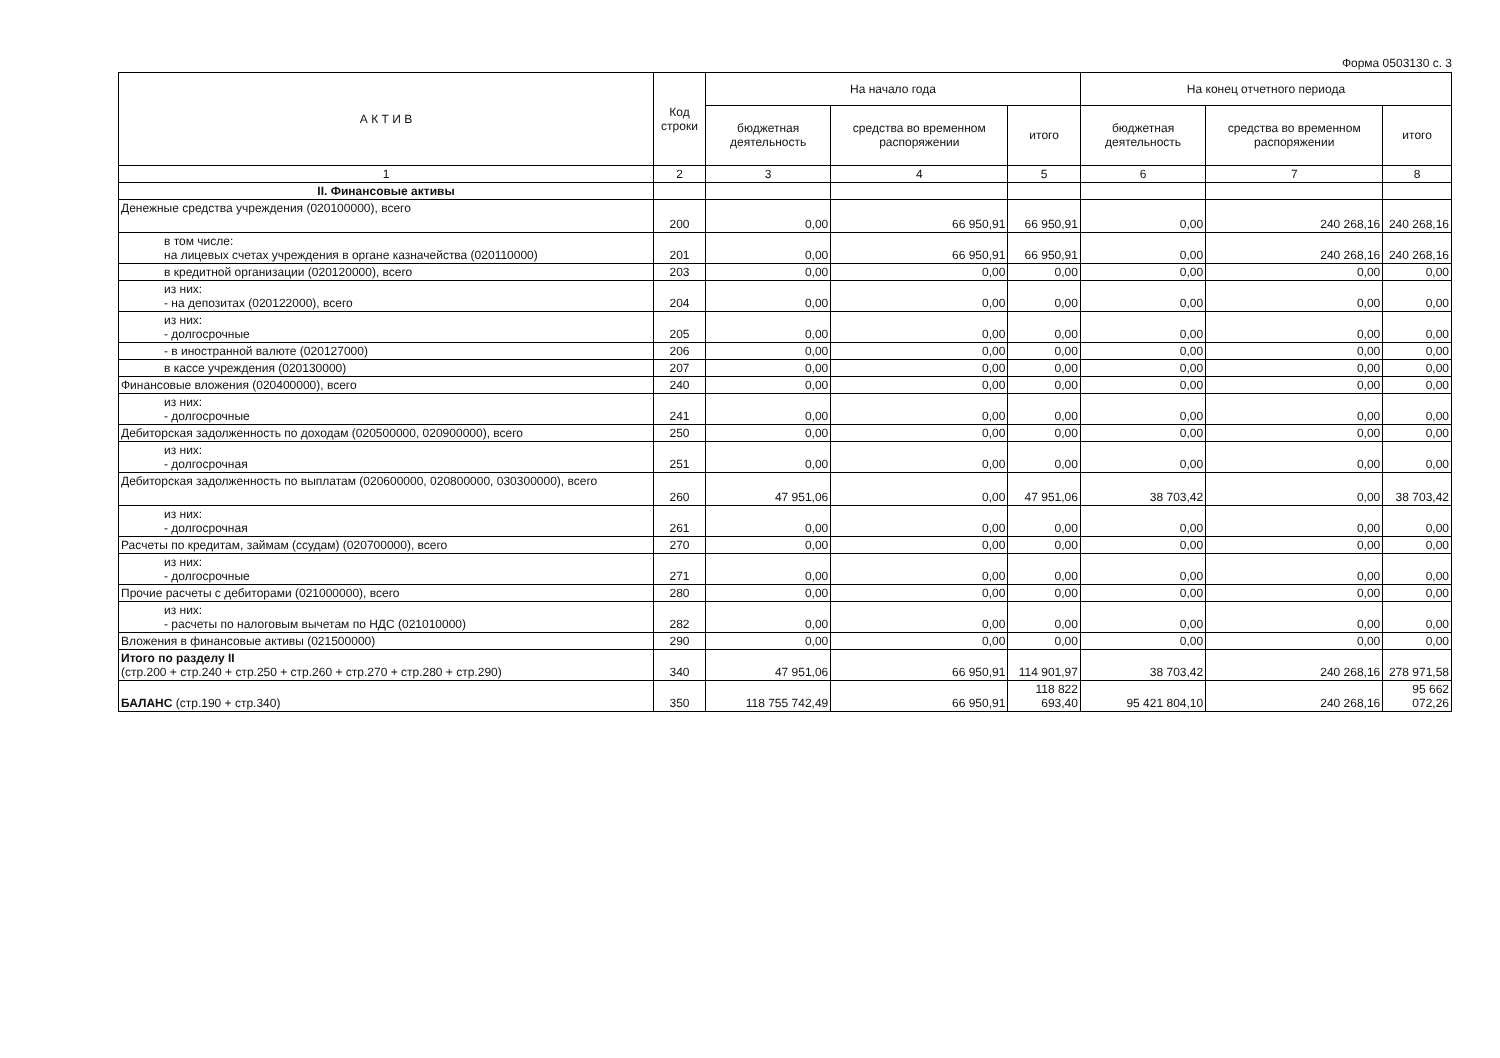Форма 0503130 с. 3
| А К Т И В | Код строки | На начало года | | | На конец отчетного периода | | |
| --- | --- | --- | --- | --- | --- | --- | --- |
| | | бюджетная деятельность | средства во временном распоряжении | итого | бюджетная деятельность | средства во временном распоряжении | итого |
| 1 | 2 | 3 | 4 | 5 | 6 | 7 | 8 |
| II. Финансовые активы | | | | | | | |
| Денежные средства учреждения (020100000), всего | 200 | 0,00 | 66 950,91 | 66 950,91 | 0,00 | 240 268,16 | 240 268,16 |
| в том числе: на лицевых счетах учреждения в органе казначейства (020110000) | 201 | 0,00 | 66 950,91 | 66 950,91 | 0,00 | 240 268,16 | 240 268,16 |
| в кредитной организации (020120000), всего | 203 | 0,00 | 0,00 | 0,00 | 0,00 | 0,00 | 0,00 |
| из них: - на депозитах (020122000), всего | 204 | 0,00 | 0,00 | 0,00 | 0,00 | 0,00 | 0,00 |
| из них: - долгосрочные | 205 | 0,00 | 0,00 | 0,00 | 0,00 | 0,00 | 0,00 |
| - в иностранной валюте (020127000) | 206 | 0,00 | 0,00 | 0,00 | 0,00 | 0,00 | 0,00 |
| в кассе учреждения (020130000) | 207 | 0,00 | 0,00 | 0,00 | 0,00 | 0,00 | 0,00 |
| Финансовые вложения (020400000), всего | 240 | 0,00 | 0,00 | 0,00 | 0,00 | 0,00 | 0,00 |
| из них: - долгосрочные | 241 | 0,00 | 0,00 | 0,00 | 0,00 | 0,00 | 0,00 |
| Дебиторская задолженность по доходам (020500000, 020900000), всего | 250 | 0,00 | 0,00 | 0,00 | 0,00 | 0,00 | 0,00 |
| из них: - долгосрочная | 251 | 0,00 | 0,00 | 0,00 | 0,00 | 0,00 | 0,00 |
| Дебиторская задолженность по выплатам (020600000, 020800000, 030300000), всего | 260 | 47 951,06 | 0,00 | 47 951,06 | 38 703,42 | 0,00 | 38 703,42 |
| из них: - долгосрочная | 261 | 0,00 | 0,00 | 0,00 | 0,00 | 0,00 | 0,00 |
| Расчеты по кредитам, займам (ссудам) (020700000), всего | 270 | 0,00 | 0,00 | 0,00 | 0,00 | 0,00 | 0,00 |
| из них: - долгосрочные | 271 | 0,00 | 0,00 | 0,00 | 0,00 | 0,00 | 0,00 |
| Прочие расчеты с дебиторами (021000000), всего | 280 | 0,00 | 0,00 | 0,00 | 0,00 | 0,00 | 0,00 |
| из них: - расчеты по налоговым вычетам по НДС (021010000) | 282 | 0,00 | 0,00 | 0,00 | 0,00 | 0,00 | 0,00 |
| Вложения в финансовые активы (021500000) | 290 | 0,00 | 0,00 | 0,00 | 0,00 | 0,00 | 0,00 |
| Итого по разделу II (стр.200 + стр.240 + стр.250 + стр.260 + стр.270 + стр.280 + стр.290) | 340 | 47 951,06 | 66 950,91 | 114 901,97 | 38 703,42 | 240 268,16 | 278 971,58 |
| БАЛАНС (стр.190 + стр.340) | 350 | 118 755 742,49 | 66 950,91 | 118 822 693,40 | 95 421 804,10 | 240 268,16 | 95 662 072,26 |